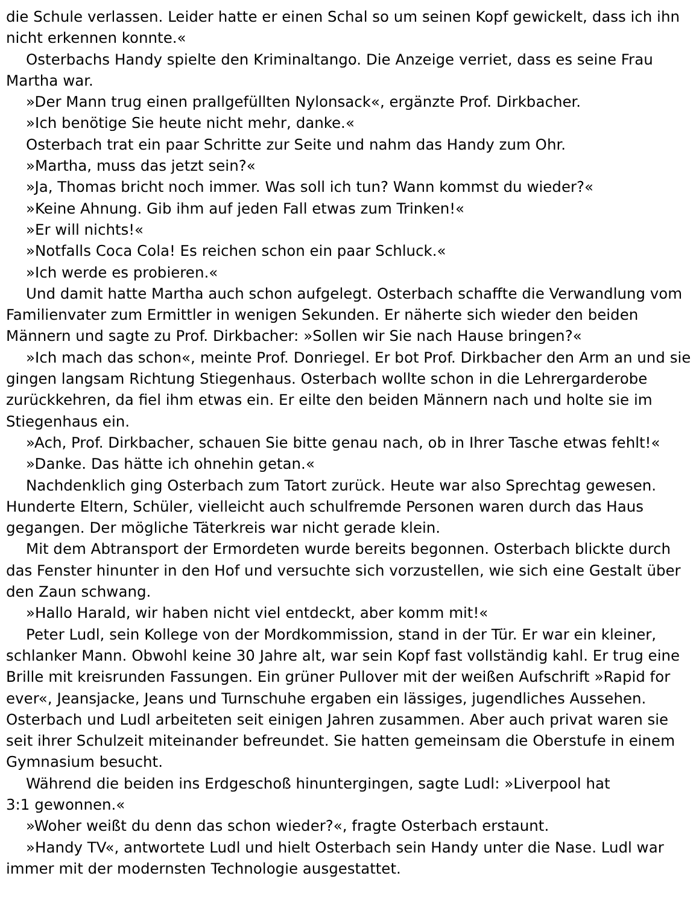die Schule verlassen. Leider hatte er einen Schal so um seinen Kopf gewickelt, dass ich ihn nicht erkennen konnte.«
Osterbachs Handy spielte den Kriminaltango. Die Anzeige verriet, dass es seine Frau Martha war.
»Der Mann trug einen prallgefüllten Nylonsack«, ergänzte Prof. Dirkbacher.
»Ich benötige Sie heute nicht mehr, danke.«
Osterbach trat ein paar Schritte zur Seite und nahm das Handy zum Ohr.
»Martha, muss das jetzt sein?«
»Ja, Thomas bricht noch immer. Was soll ich tun? Wann kommst du wieder?«
»Keine Ahnung. Gib ihm auf jeden Fall etwas zum Trinken!«
»Er will nichts!«
»Notfalls Coca Cola! Es reichen schon ein paar Schluck.«
»Ich werde es probieren.«
Und damit hatte Martha auch schon aufgelegt. Osterbach schaffte die Verwandlung vom Familienvater zum Ermittler in wenigen Sekunden. Er näherte sich wieder den beiden Männern und sagte zu Prof. Dirkbacher: »Sollen wir Sie nach Hause bringen?«
»Ich mach das schon«, meinte Prof. Donriegel. Er bot Prof. Dirkbacher den Arm an und sie gingen langsam Richtung Stiegenhaus. Osterbach wollte schon in die Lehrergarderobe zurückkehren, da fiel ihm etwas ein. Er eilte den beiden Männern nach und holte sie im Stiegenhaus ein.
»Ach, Prof. Dirkbacher, schauen Sie bitte genau nach, ob in Ihrer Tasche etwas fehlt!«
»Danke. Das hätte ich ohnehin getan.«
Nachdenklich ging Osterbach zum Tatort zurück. Heute war also Sprechtag gewesen. Hunderte Eltern, Schüler, vielleicht auch schulfremde Personen waren durch das Haus gegangen. Der mögliche Täterkreis war nicht gerade klein.
Mit dem Abtransport der Ermordeten wurde bereits begonnen. Osterbach blickte durch das Fenster hinunter in den Hof und versuchte sich vorzustellen, wie sich eine Gestalt über den Zaun schwang.
»Hallo Harald, wir haben nicht viel entdeckt, aber komm mit!«
Peter Ludl, sein Kollege von der Mordkommission, stand in der Tür. Er war ein kleiner, schlanker Mann. Obwohl keine 30 Jahre alt, war sein Kopf fast vollständig kahl. Er trug eine Brille mit kreisrunden Fassungen. Ein grüner Pullover mit der weißen Aufschrift »Rapid for ever«, Jeansjacke, Jeans und Turnschuhe ergaben ein lässiges, jugendliches Aussehen. Osterbach und Ludl arbeiteten seit einigen Jahren zusammen. Aber auch privat waren sie seit ihrer Schulzeit miteinander befreundet. Sie hatten gemeinsam die Oberstufe in einem Gymnasium besucht.
Während die beiden ins Erdgeschoß hinuntergingen, sagte Ludl: »Liverpool hat
3:1 gewonnen.«
»Woher weißt du denn das schon wieder?«, fragte Osterbach erstaunt.
»Handy TV«, antwortete Ludl und hielt Osterbach sein Handy unter die Nase. Ludl war immer mit der modernsten Technologie ausgestattet.